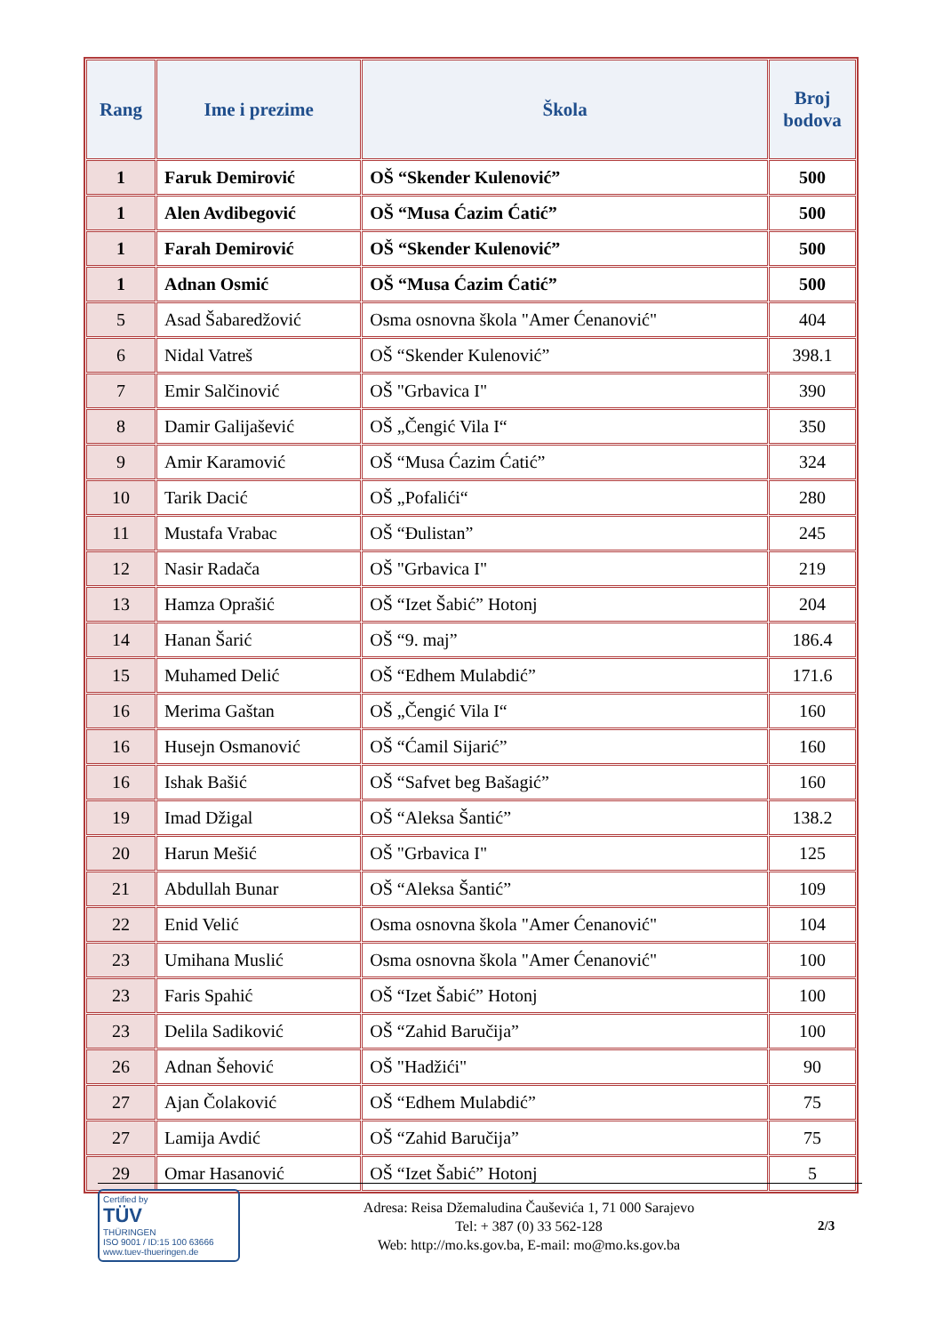| Rang | Ime i prezime | Škola | Broj bodova |
| --- | --- | --- | --- |
| 1 | Faruk Demirović | OŠ “Skender Kulenović” | 500 |
| 1 | Alen Avdibegović | OŠ “Musa Ćazim Ćatić” | 500 |
| 1 | Farah Demirović | OŠ “Skender Kulenović” | 500 |
| 1 | Adnan Osmić | OŠ “Musa Ćazim Ćatić” | 500 |
| 5 | Asad Šabaredžović | Osma osnovna škola "Amer Ćenanović" | 404 |
| 6 | Nidal Vatreš | OŠ “Skender Kulenović” | 398.1 |
| 7 | Emir Salčinović | OŠ "Grbavica I" | 390 |
| 8 | Damir Galijašević | OŠ „Čengić Vila I“ | 350 |
| 9 | Amir Karamović | OŠ “Musa Ćazim Ćatić” | 324 |
| 10 | Tarik Dacić | OŠ „Pofalići“ | 280 |
| 11 | Mustafa Vrabac | OŠ “Đulistan” | 245 |
| 12 | Nasir Radača | OŠ "Grbavica I" | 219 |
| 13 | Hamza Oprašić | OŠ “Izet Šabić” Hotonj | 204 |
| 14 | Hanan Šarić | OŠ “9. maj” | 186.4 |
| 15 | Muhamed Delić | OŠ “Edhem Mulabdić” | 171.6 |
| 16 | Merima Gaštan | OŠ „Čengić Vila I“ | 160 |
| 16 | Husejn Osmanović | OŠ “Ćamil Sijarić” | 160 |
| 16 | Ishak Bašić | OŠ “Safvet beg Bašagić” | 160 |
| 19 | Imad Džigal | OŠ “Aleksa Šantić” | 138.2 |
| 20 | Harun Mešić | OŠ "Grbavica I" | 125 |
| 21 | Abdullah Bunar | OŠ “Aleksa Šantić” | 109 |
| 22 | Enid Velić | Osma osnovna škola "Amer Ćenanović" | 104 |
| 23 | Umihana Muslić | Osma osnovna škola "Amer Ćenanović" | 100 |
| 23 | Faris Spahić | OŠ “Izet Šabić” Hotonj | 100 |
| 23 | Delila Sadiković | OŠ “Zahid Baručija” | 100 |
| 26 | Adnan Šehović | OŠ "Hadžići" | 90 |
| 27 | Ajan Čolaković | OŠ “Edhem Mulabdić” | 75 |
| 27 | Lamija Avdić | OŠ “Zahid Baručija” | 75 |
| 29 | Omar Hasanović | OŠ “Izet Šabić” Hotonj | 5 |
Certified by
TÜV
THÜRINGEN
ISO 9001 / ID:15 100 63666
www.tuev-thueringen.de
Adresa: Reisa Džemaludina Čauševića 1, 71 000 Sarajevo
Tel: + 387 (0) 33 562-128
Web: http://mo.ks.gov.ba, E-mail: mo@mo.ks.gov.ba
2/3